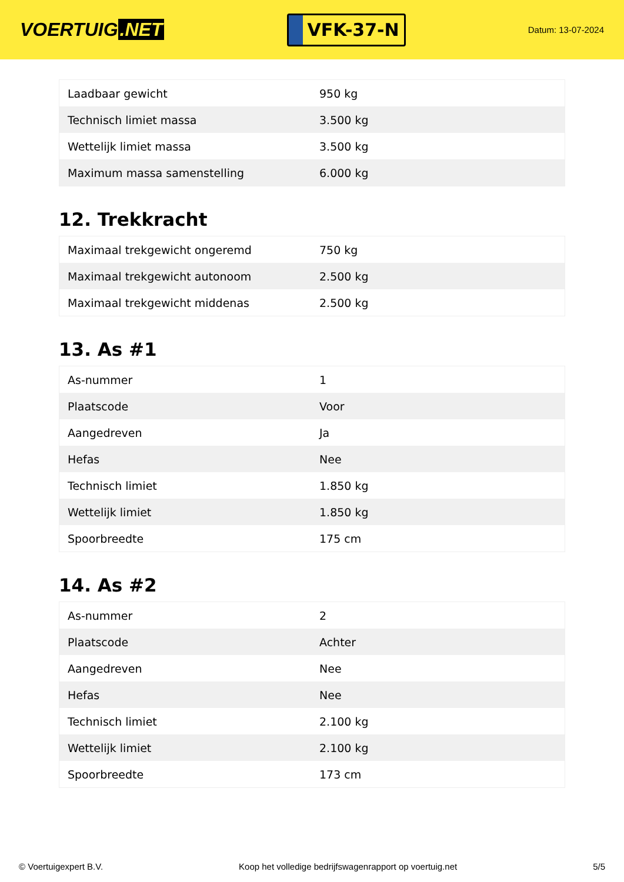VOERTUIG.NET
VFK-37-N
Datum: 13-07-2024
| Laadbaar gewicht | 950 kg |
| Technisch limiet massa | 3.500 kg |
| Wettelijk limiet massa | 3.500 kg |
| Maximum massa samenstelling | 6.000 kg |
12. Trekkracht
| Maximaal trekgewicht ongeremd | 750 kg |
| Maximaal trekgewicht autonoom | 2.500 kg |
| Maximaal trekgewicht middenas | 2.500 kg |
13. As #1
| As-nummer | 1 |
| Plaatscode | Voor |
| Aangedreven | Ja |
| Hefas | Nee |
| Technisch limiet | 1.850 kg |
| Wettelijk limiet | 1.850 kg |
| Spoorbreedte | 175 cm |
14. As #2
| As-nummer | 2 |
| Plaatscode | Achter |
| Aangedreven | Nee |
| Hefas | Nee |
| Technisch limiet | 2.100 kg |
| Wettelijk limiet | 2.100 kg |
| Spoorbreedte | 173 cm |
© Voertuigexpert B.V. Koop het volledige bedrijfswagenrapport op voertuig.net 5/5